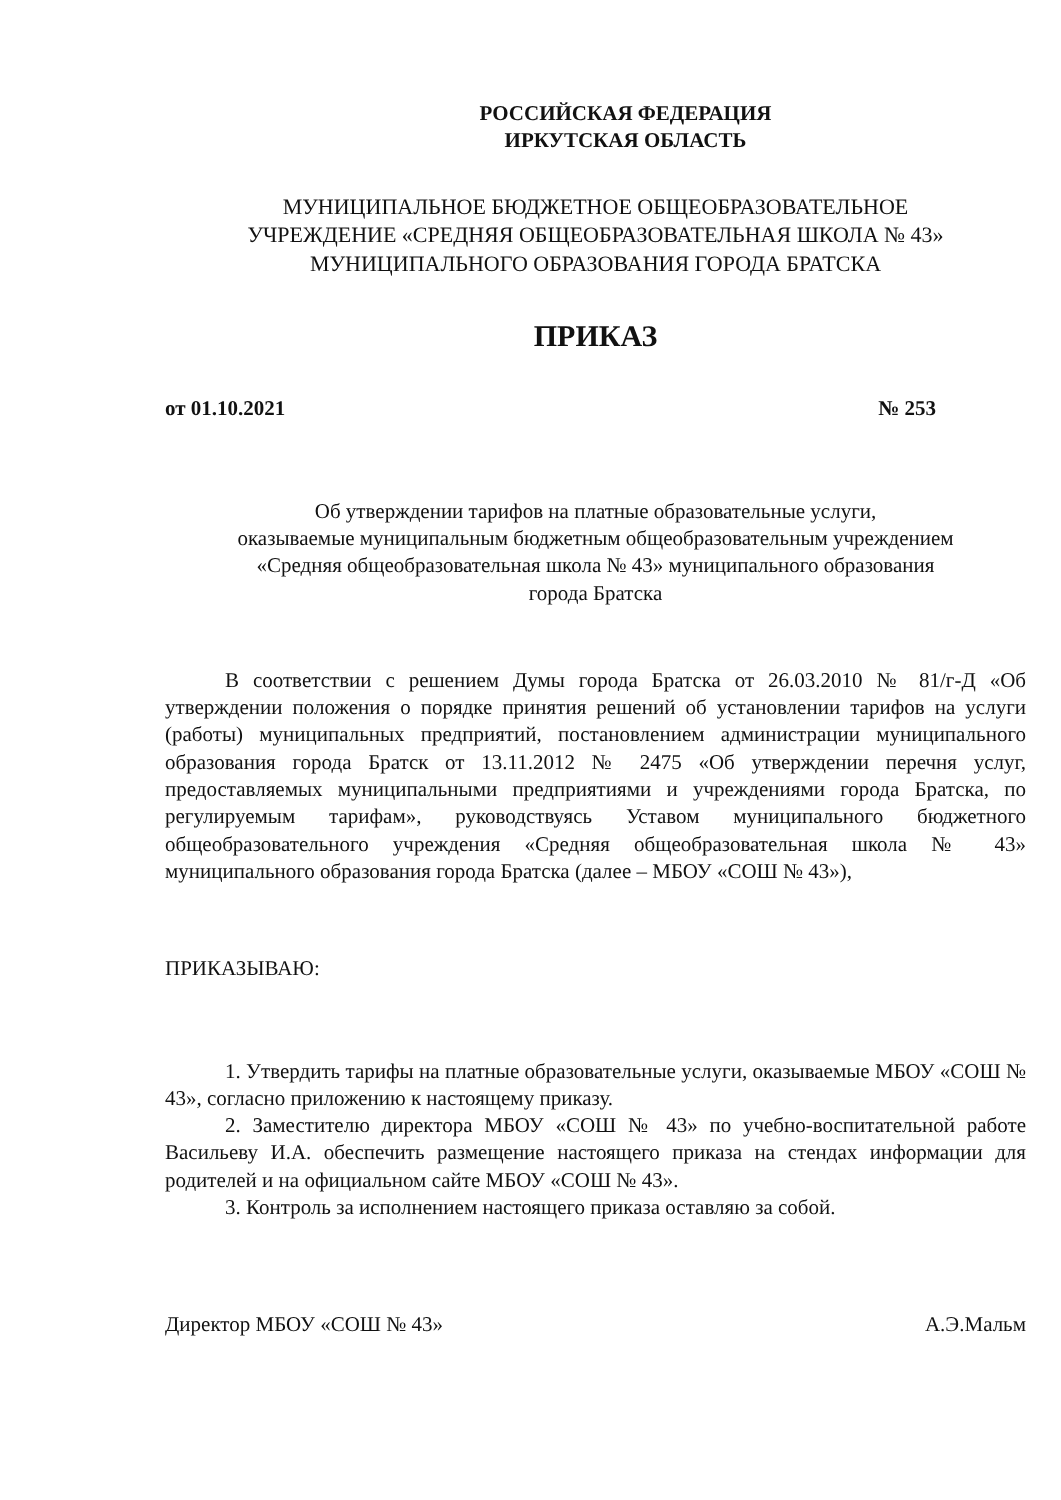РОССИЙСКАЯ ФЕДЕРАЦИЯ
ИРКУТСКАЯ ОБЛАСТЬ
МУНИЦИПАЛЬНОЕ БЮДЖЕТНОЕ ОБЩЕОБРАЗОВАТЕЛЬНОЕ
УЧРЕЖДЕНИЕ «СРЕДНЯЯ ОБЩЕОБРАЗОВАТЕЛЬНАЯ ШКОЛА № 43»
МУНИЦИПАЛЬНОГО ОБРАЗОВАНИЯ ГОРОДА БРАТСКА
ПРИКАЗ
от 01.10.2021 № 253
Об утверждении тарифов на платные образовательные услуги,
оказываемые муниципальным бюджетным общеобразовательным учреждением
«Средняя общеобразовательная школа № 43» муниципального образования
города Братска
В соответствии с решением Думы города Братска от 26.03.2010 № 81/г-Д «Об утверждении положения о порядке принятия решений об установлении тарифов на услуги (работы) муниципальных предприятий, постановлением администрации муниципального образования города Братск от 13.11.2012 № 2475 «Об утверждении перечня услуг, предоставляемых муниципальными предприятиями и учреждениями города Братска, по регулируемым тарифам», руководствуясь Уставом муниципального бюджетного общеобразовательного учреждения «Средняя общеобразовательная школа № 43» муниципального образования города Братска (далее – МБОУ «СОШ № 43»),
ПРИКАЗЫВАЮ:
1. Утвердить тарифы на платные образовательные услуги, оказываемые МБОУ «СОШ № 43», согласно приложению к настоящему приказу.
2. Заместителю директора МБОУ «СОШ № 43» по учебно-воспитательной работе Васильеву И.А. обеспечить размещение настоящего приказа на стендах информации для родителей и на официальном сайте МБОУ «СОШ № 43».
3. Контроль за исполнением настоящего приказа оставляю за собой.
Директор МБОУ «СОШ № 43» А.Э.Мальм